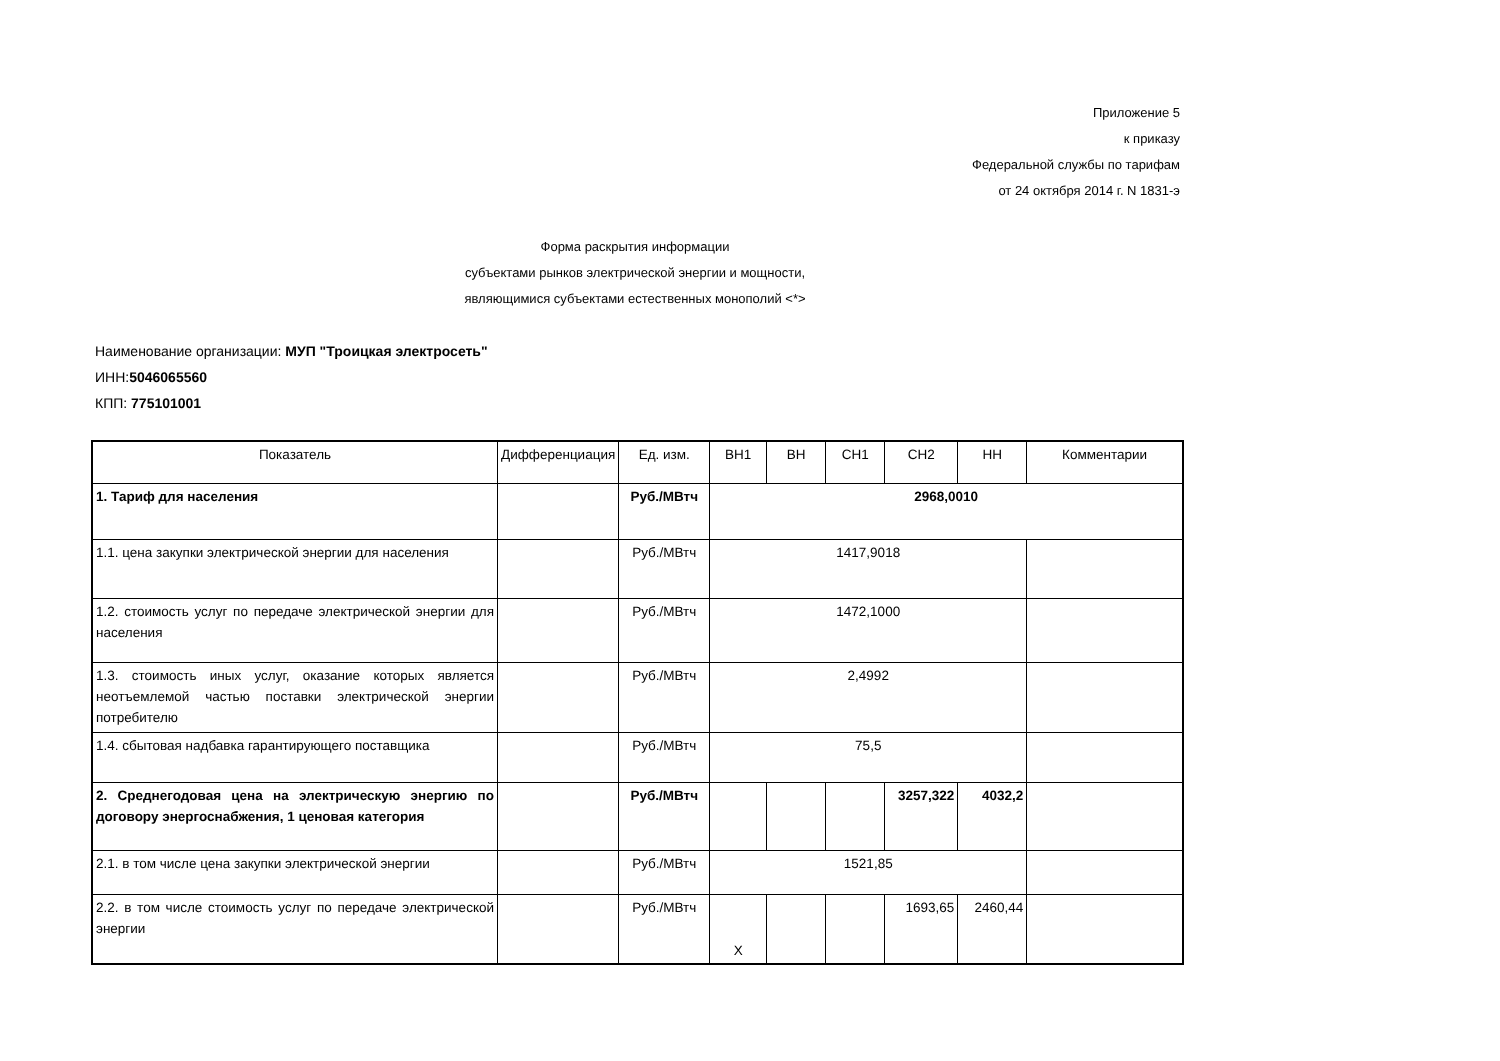Приложение 5
к приказу
Федеральной службы по тарифам
от 24 октября 2014 г. N 1831-э
Форма раскрытия информации
субъектами рынков электрической энергии и мощности,
являющимися субъектами естественных монополий <*>
Наименование организации: МУП "Троицкая электросеть"
ИНН:5046065560
КПП: 775101001
| Показатель | Дифференциация | Ед. изм. | ВН1 | ВН | СН1 | СН2 | НН | Комментарии |
| --- | --- | --- | --- | --- | --- | --- | --- | --- |
| 1. Тариф для населения | | Руб./МВтч | 2968,0010 | | | | | |
| 1.1. цена закупки электрической энергии для населения | | Руб./МВтч | 1417,9018 | | | | | |
| 1.2. стоимость услуг по передаче электрической энергии для населения | | Руб./МВтч | 1472,1000 | | | | | |
| 1.3. стоимость иных услуг, оказание которых является неотъемлемой частью поставки электрической энергии потребителю | | Руб./МВтч | 2,4992 | | | | | |
| 1.4. сбытовая надбавка гарантирующего поставщика | | Руб./МВтч | 75,5 | | | | | |
| 2. Среднегодовая цена на электрическую энергию по договору энергоснабжения, 1 ценовая категория | | Руб./МВтч | | | | 3257,322 | 4032,2 | |
| 2.1. в том числе цена закупки электрической энергии | | Руб./МВтч | 1521,85 | | | | | |
| 2.2. в том числе стоимость услуг по передаче электрической энергии | | Руб./МВтч | Х | | | 1693,65 | 2460,44 | |